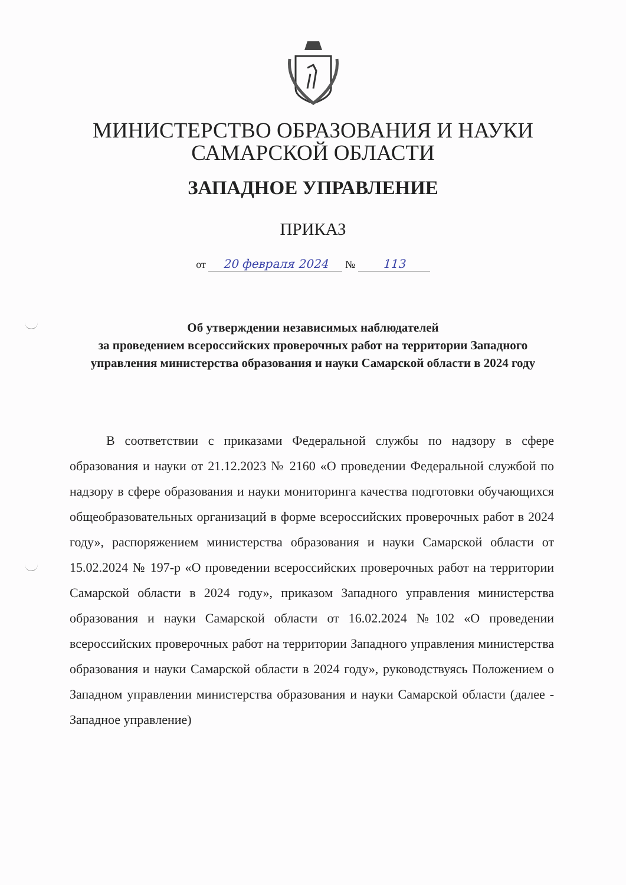МИНИСТЕРСТВО ОБРАЗОВАНИЯ И НАУКИ
САМАРСКОЙ ОБЛАСТИ
ЗАПАДНОЕ УПРАВЛЕНИЕ
ПРИКАЗ
от 20 февраля 2024 № 113
Об утверждении независимых наблюдателей
за проведением всероссийских проверочных работ на территории Западного управления министерства образования и науки Самарской области в 2024 году
В соответствии с приказами Федеральной службы по надзору в сфере образования и науки от 21.12.2023 № 2160 «О проведении Федеральной службой по надзору в сфере образования и науки мониторинга качества подготовки обучающихся общеобразовательных организаций в форме всероссийских проверочных работ в 2024 году», распоряжением министерства образования и науки Самарской области от 15.02.2024 № 197-р «О проведении всероссийских проверочных работ на территории Самарской области в 2024 году», приказом Западного управления министерства образования и науки Самарской области от 16.02.2024 №102 «О проведении всероссийских проверочных работ на территории Западного управления министерства образования и науки Самарской области в 2024 году», руководствуясь Положением о Западном управлении министерства образования и науки Самарской области (далее - Западное управление)